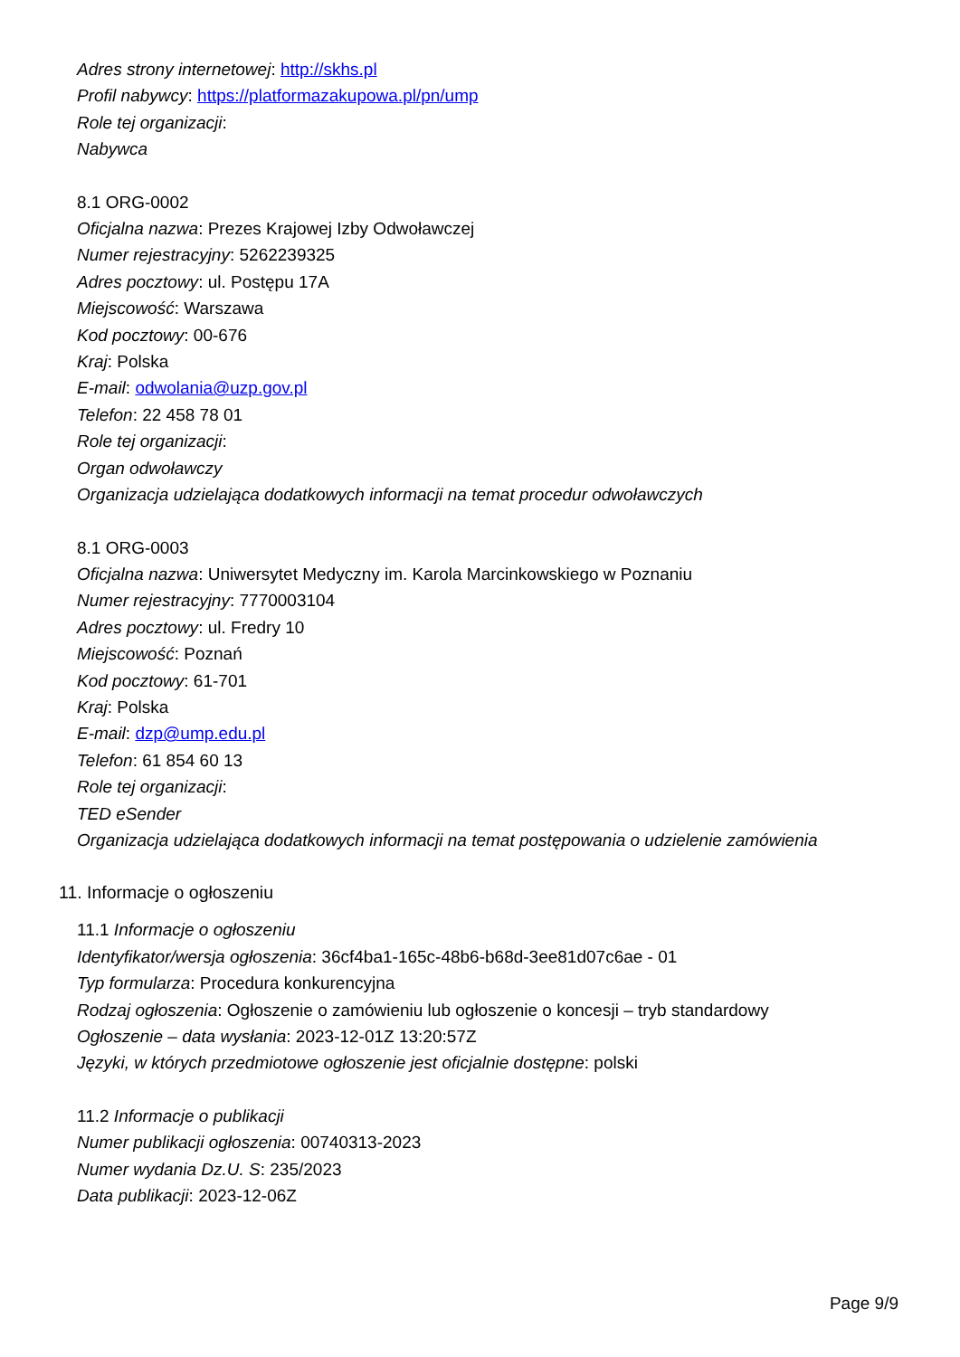Adres strony internetowej: http://skhs.pl
Profil nabywcy: https://platformazakupowa.pl/pn/ump
Role tej organizacji:
Nabywca
8.1 ORG-0002
Oficjalna nazwa: Prezes Krajowej Izby Odwoławczej
Numer rejestracyjny: 5262239325
Adres pocztowy: ul. Postępu 17A
Miejscowość: Warszawa
Kod pocztowy: 00-676
Kraj: Polska
E-mail: odwolania@uzp.gov.pl
Telefon: 22 458 78 01
Role tej organizacji:
Organ odwoławczy
Organizacja udzielająca dodatkowych informacji na temat procedur odwoławczych
8.1 ORG-0003
Oficjalna nazwa: Uniwersytet Medyczny im. Karola Marcinkowskiego w Poznaniu
Numer rejestracyjny: 7770003104
Adres pocztowy: ul. Fredry 10
Miejscowość: Poznań
Kod pocztowy: 61-701
Kraj: Polska
E-mail: dzp@ump.edu.pl
Telefon: 61 854 60 13
Role tej organizacji:
TED eSender
Organizacja udzielająca dodatkowych informacji na temat postępowania o udzielenie zamówienia
11. Informacje o ogłoszeniu
11.1 Informacje o ogłoszeniu
Identyfikator/wersja ogłoszenia: 36cf4ba1-165c-48b6-b68d-3ee81d07c6ae - 01
Typ formularza: Procedura konkurencyjna
Rodzaj ogłoszenia: Ogłoszenie o zamówieniu lub ogłoszenie o koncesji – tryb standardowy
Ogłoszenie – data wysłania: 2023-12-01Z 13:20:57Z
Języki, w których przedmiotowe ogłoszenie jest oficjalnie dostępne: polski
11.2 Informacje o publikacji
Numer publikacji ogłoszenia: 00740313-2023
Numer wydania Dz.U. S: 235/2023
Data publikacji: 2023-12-06Z
Page 9/9